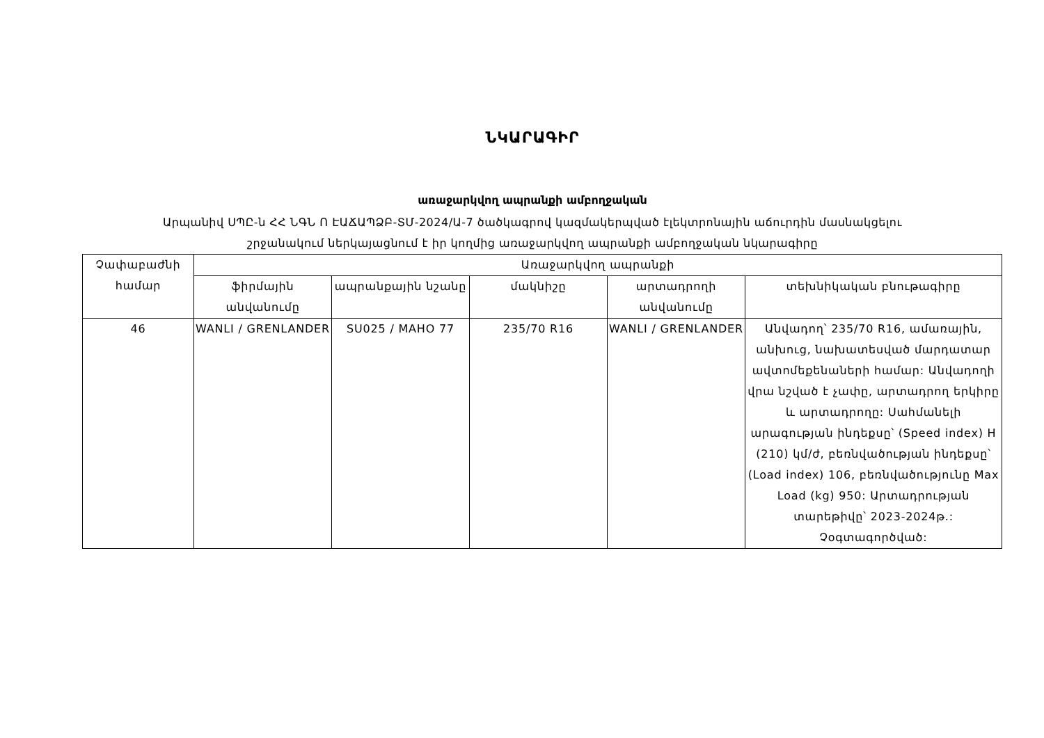ՆԿԱՐԱԳԻՐ
առաջարկվող ապրանքի ամբողջական
Արպանիվ ՍՊԸ-ն ՀՀ ՆԳՆ Ո ԷԱՃԱՊՁԲ-ՏՄ-2024/Ա-7 ծածկագրով կազմակերպված էլեկտրոնային աճուրդին մասնակցելու
շրջանակում ներկայացնում է իր կողմից առաջարկվող ապրանքի ամբողջական նկարագիրը
| Չափաբաժնի համար | Առաջարկվող ապրանքի | | | | |
| --- | --- | --- | --- | --- | --- |
| | ֆիրմային անվանումը | ապրանքային նշանը | մակնիշը | արտադրողի անվանումը | տեխնիկական բնութագիրը |
| 46 | WANLI / GRENLANDER | SU025 / MAHO 77 | 235/70 R16 | WANLI / GRENLANDER | Անվադող՝ 235/70 R16, ամառային, անխուց, նախատեսված մարդատար ավտոմեքենաների համար: Անվադողի վրա նշված է չափը, արտադրող երկիրը և արտադրողը: Սահմանելի արագության ինդեքսը՝ (Speed index) H (210) կմ/ժ, բեռնվածության ինդեքսը՝ (Load index) 106, բեռնվածությունը Max Load (kg) 950: Արտադրության տարեթիվը՝ 2023-2024թ.: Չօգտագործված: |